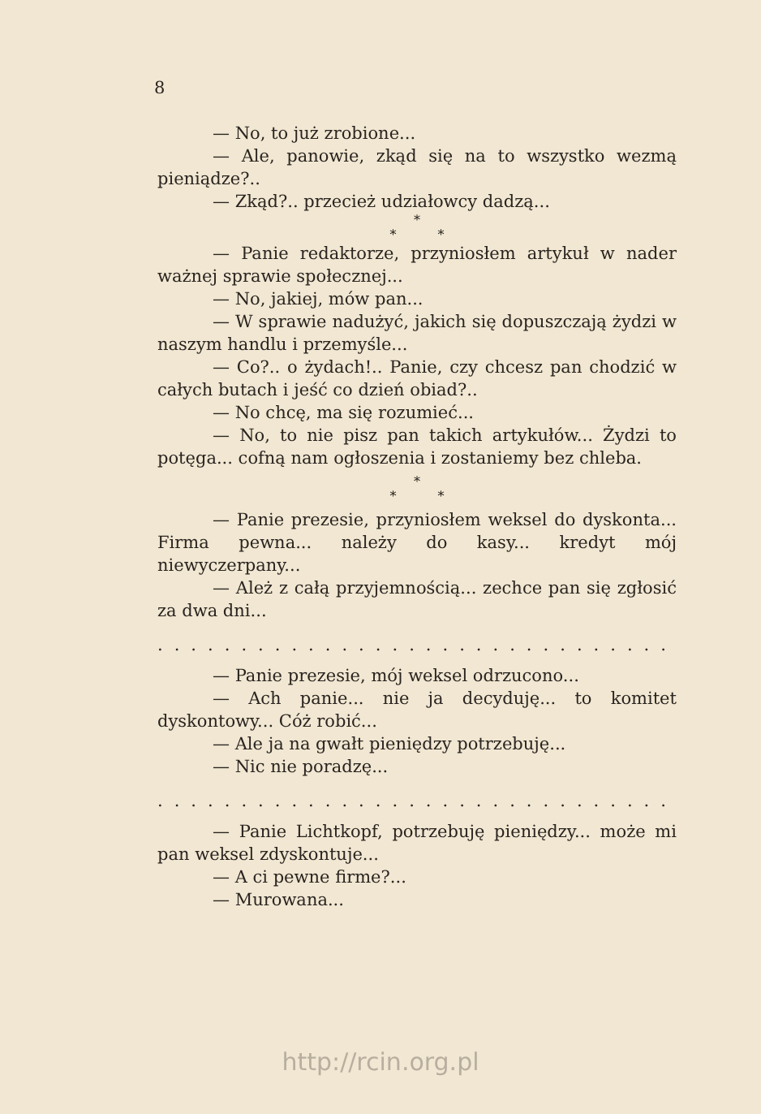8
— No, to już zrobione...
— Ale, panowie, zkąd się na to wszystko wezmą pieniądze?..
— Zkąd?.. przecież udziałowcy dadzą...
*
* *
— Panie redaktorze, przyniosłem artykuł w nader ważnej sprawie społecznej...
— No, jakiej, mów pan...
— W sprawie nadużyć, jakich się dopuszczają żydzi w naszym handlu i przemyśle...
— Co?.. o żydach!.. Panie, czy chcesz pan chodzić w całych butach i jeść co dzień obiad?..
— No chcę, ma się rozumieć...
— No, to nie pisz pan takich artykułów... Żydzi to potęga... cofną nam ogłoszenia i zostaniemy bez chleba.
*
* *
— Panie prezesie, przyniosłem weksel do dyskonta... Firma pewna... należy do kasy... kredyt mój niewyczerpany...
— Ależ z całą przyjemnością... zechce pan się zgłosić za dwa dni...
.........................................
— Panie prezesie, mój weksel odrzucono...
— Ach panie... nie ja decyduję... to komitet dyskontowy... Cóż robić...
— Ale ja na gwałt pieniędzy potrzebuję...
— Nic nie poradzę...
.........................................
— Panie Lichtkopf, potrzebuję pieniędzy... może mi pan weksel zdyskontuje...
— A ci pewne firme?...
— Murowana...
http://rcin.org.pl